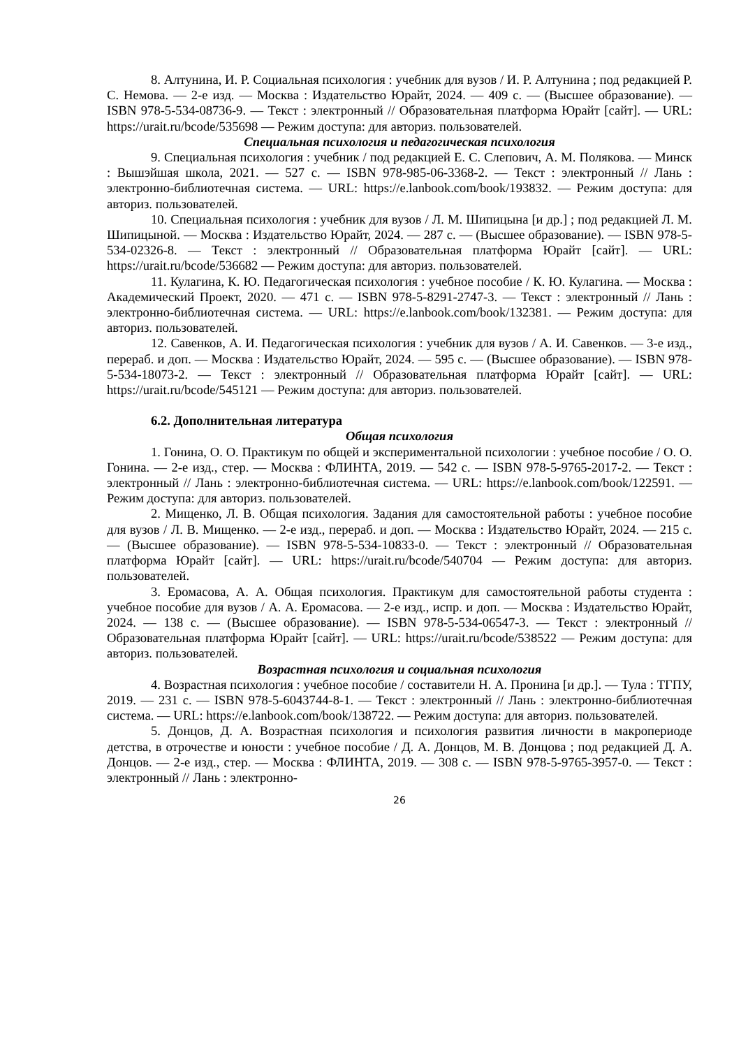8. Алтунина, И. Р. Социальная психология : учебник для вузов / И. Р. Алтунина ; под редакцией Р. С. Немова. — 2-е изд. — Москва : Издательство Юрайт, 2024. — 409 с. — (Высшее образование). — ISBN 978-5-534-08736-9. — Текст : электронный // Образовательная платформа Юрайт [сайт]. — URL: https://urait.ru/bcode/535698 — Режим доступа: для авториз. пользователей.
Специальная психология и педагогическая психология
9. Специальная психология : учебник / под редакцией Е. С. Слепович, А. М. Полякова. — Минск : Вышэйшая школа, 2021. — 527 с. — ISBN 978-985-06-3368-2. — Текст : электронный // Лань : электронно-библиотечная система. — URL: https://e.lanbook.com/book/193832. — Режим доступа: для авториз. пользователей.
10. Специальная психология : учебник для вузов / Л. М. Шипицына [и др.] ; под редакцией Л. М. Шипицыной. — Москва : Издательство Юрайт, 2024. — 287 с. — (Высшее образование). — ISBN 978-5-534-02326-8. — Текст : электронный // Образовательная платформа Юрайт [сайт]. — URL: https://urait.ru/bcode/536682 — Режим доступа: для авториз. пользователей.
11. Кулагина, К. Ю. Педагогическая психология : учебное пособие / К. Ю. Кулагина. — Москва : Академический Проект, 2020. — 471 с. — ISBN 978-5-8291-2747-3. — Текст : электронный // Лань : электронно-библиотечная система. — URL: https://e.lanbook.com/book/132381. — Режим доступа: для авториз. пользователей.
12. Савенков, А. И. Педагогическая психология : учебник для вузов / А. И. Савенков. — 3-е изд., перераб. и доп. — Москва : Издательство Юрайт, 2024. — 595 с. — (Высшее образование). — ISBN 978-5-534-18073-2. — Текст : электронный // Образовательная платформа Юрайт [сайт]. — URL: https://urait.ru/bcode/545121 — Режим доступа: для авториз. пользователей.
6.2. Дополнительная литература
Общая психология
1. Гонина, О. О. Практикум по общей и экспериментальной психологии : учебное пособие / О. О. Гонина. — 2-е изд., стер. — Москва : ФЛИНТА, 2019. — 542 с. — ISBN 978-5-9765-2017-2. — Текст : электронный // Лань : электронно-библиотечная система. — URL: https://e.lanbook.com/book/122591. — Режим доступа: для авториз. пользователей.
2. Мищенко, Л. В. Общая психология. Задания для самостоятельной работы : учебное пособие для вузов / Л. В. Мищенко. — 2-е изд., перераб. и доп. — Москва : Издательство Юрайт, 2024. — 215 с. — (Высшее образование). — ISBN 978-5-534-10833-0. — Текст : электронный // Образовательная платформа Юрайт [сайт]. — URL: https://urait.ru/bcode/540704 — Режим доступа: для авториз. пользователей.
3. Еромасова, А. А. Общая психология. Практикум для самостоятельной работы студента : учебное пособие для вузов / А. А. Еромасова. — 2-е изд., испр. и доп. — Москва : Издательство Юрайт, 2024. — 138 с. — (Высшее образование). — ISBN 978-5-534-06547-3. — Текст : электронный // Образовательная платформа Юрайт [сайт]. — URL: https://urait.ru/bcode/538522 — Режим доступа: для авториз. пользователей.
Возрастная психология и социальная психология
4. Возрастная психология : учебное пособие / составители Н. А. Пронина [и др.]. — Тула : ТГПУ, 2019. — 231 с. — ISBN 978-5-6043744-8-1. — Текст : электронный // Лань : электронно-библиотечная система. — URL: https://e.lanbook.com/book/138722. — Режим доступа: для авториз. пользователей.
5. Донцов, Д. А. Возрастная психология и психология развития личности в макропериоде детства, в отрочестве и юности : учебное пособие / Д. А. Донцов, М. В. Донцова ; под редакцией Д. А. Донцов. — 2-е изд., стер. — Москва : ФЛИНТА, 2019. — 308 с. — ISBN 978-5-9765-3957-0. — Текст : электронный // Лань : электронно-
26